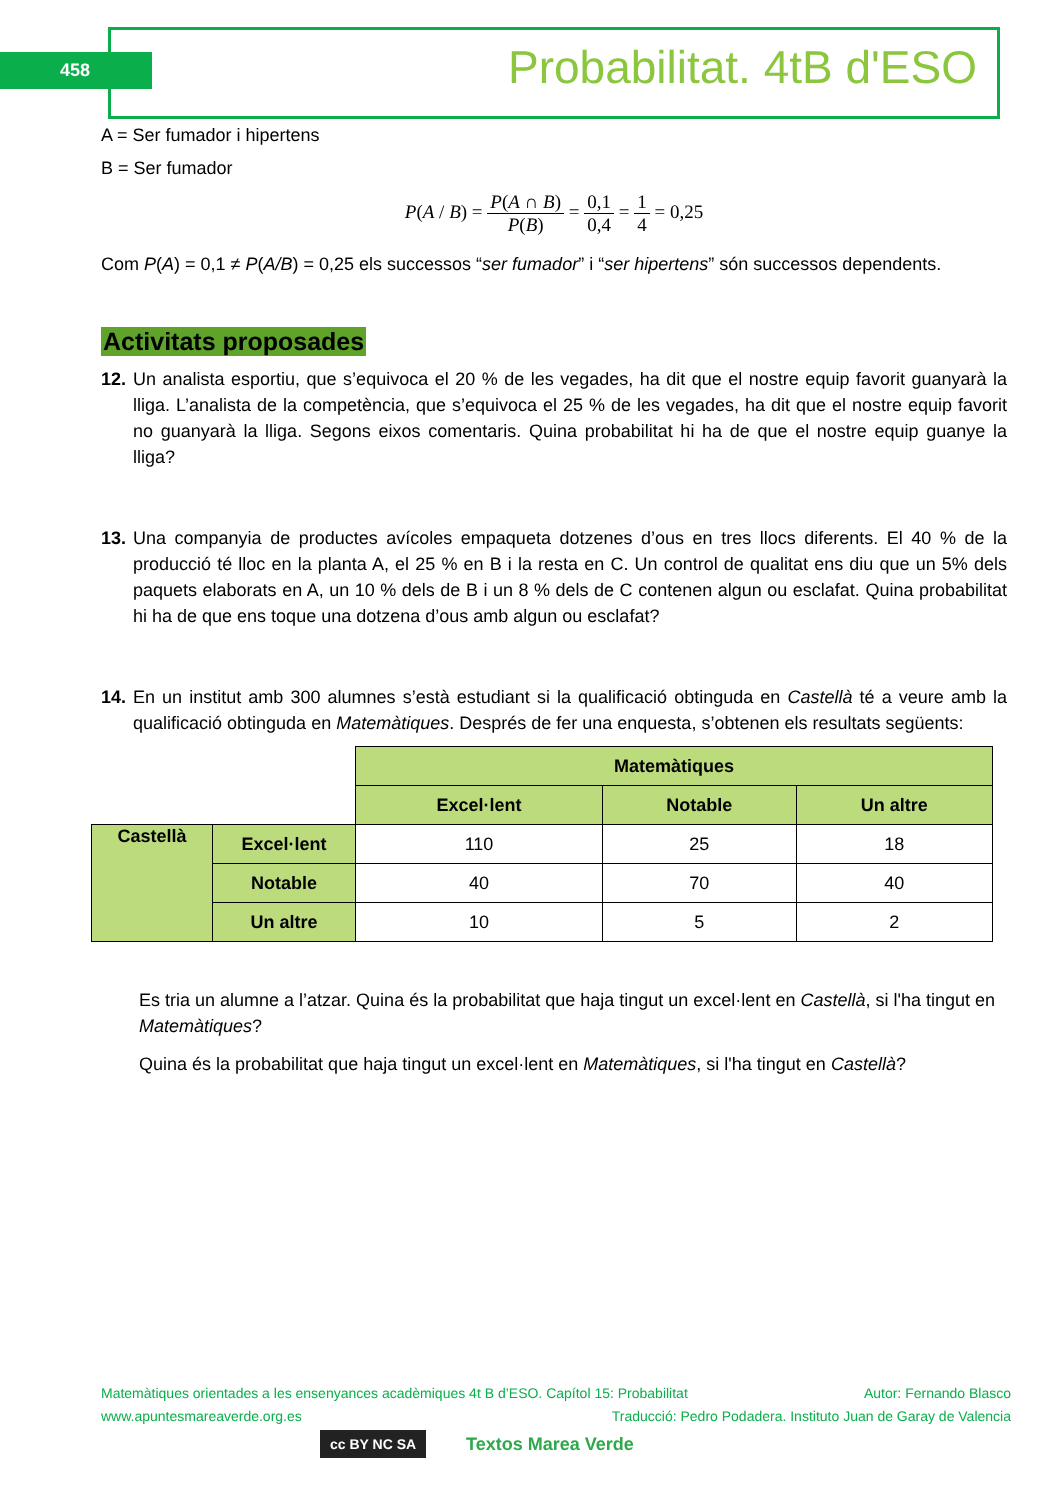458 Probabilitat. 4tB d'ESO
A = Ser fumador i hipertens
B = Ser fumador
P(A / B) = P(A ∩ B) P(B) = 0,1 0,4 = 1 4 = 0,25
Com P(A) = 0,1 ≠ P(A/B) = 0,25 els successos “ser fumador” i “ser hipertens” són successos dependents.
Activitats proposades
12. Un analista esportiu, que s’equivoca el 20 % de les vegades, ha dit que el nostre equip favorit guanyarà la lliga. L’analista de la competència, que s’equivoca el 25 % de les vegades, ha dit que el nostre equip favorit no guanyarà la lliga. Segons eixos comentaris. Quina probabilitat hi ha de que el nostre equip guanye la lliga?
13. Una companyia de productes avícoles empaqueta dotzenes d’ous en tres llocs diferents. El 40 % de la producció té lloc en la planta A, el 25 % en B i la resta en C. Un control de qualitat ens diu que un 5% dels paquets elaborats en A, un 10 % dels de B i un 8 % dels de C contenen algun ou esclafat. Quina probabilitat hi ha de que ens toque una dotzena d’ous amb algun ou esclafat?
14. En un institut amb 300 alumnes s’està estudiant si la qualificació obtinguda en Castellà té a veure amb la qualificació obtinguda en Matemàtiques. Després de fer una enquesta, s’obtenen els resultats següents:
| | | Matemàtiques | | |
| | | Excel·lent | Notable | Un altre |
| Castellà | Excel·lent | 110 | 25 | 18 |
| | Notable | 40 | 70 | 40 |
| | Un altre | 10 | 5 | 2 |
Es tria un alumne a l’atzar. Quina és la probabilitat que haja tingut un excel·lent en Castellà, si l'ha tingut en Matemàtiques?
Quina és la probabilitat que haja tingut un excel·lent en Matemàtiques, si l'ha tingut en Castellà?
Matemàtiques orientades a les ensenyances acadèmiques 4t B d’ESO. Capítol 15: Probabilitat Autor: Fernando Blasco
www.apuntesmareaverde.org.es Traducció: Pedro Podadera. Instituto Juan de Garay de Valencia
cc BY NC SA Textos Marea Verde